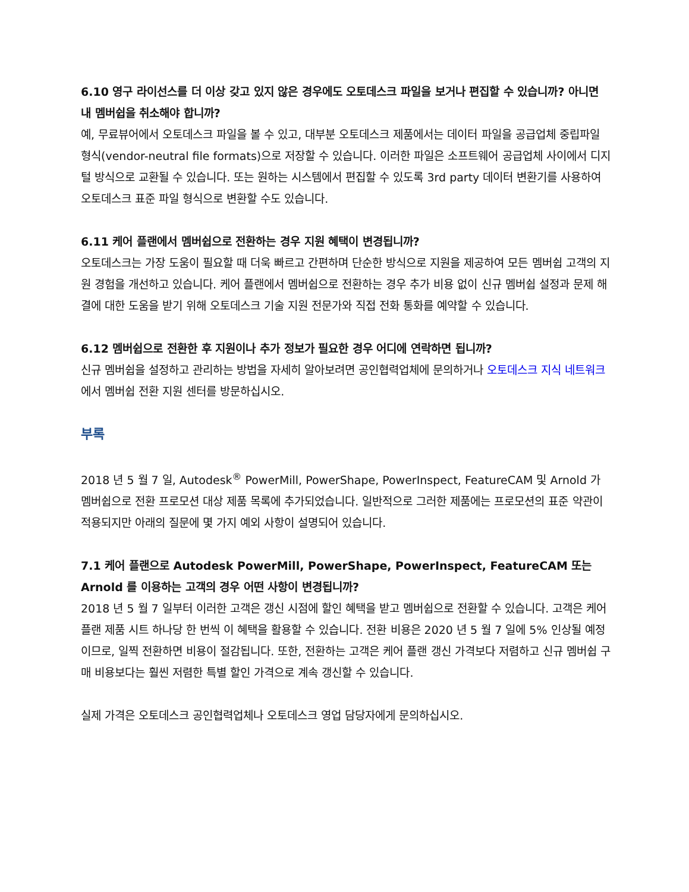6.10 영구 라이선스를 더 이상 갖고 있지 않은 경우에도 오토데스크 파일을 보거나 편집할 수 있습니까? 아니면 내 멤버쉽을 취소해야 합니까?
예, 무료뷰어에서 오토데스크 파일을 볼 수 있고, 대부분 오토데스크 제품에서는 데이터 파일을 공급업체 중립파일 형식(vendor-neutral file formats)으로 저장할 수 있습니다. 이러한 파일은 소프트웨어 공급업체 사이에서 디지털 방식으로 교환될 수 있습니다. 또는 원하는 시스템에서 편집할 수 있도록 3rd party 데이터 변환기를 사용하여 오토데스크 표준 파일 형식으로 변환할 수도 있습니다.
6.11 케어 플랜에서 멤버쉽으로 전환하는 경우 지원 혜택이 변경됩니까?
오토데스크는 가장 도움이 필요할 때 더욱 빠르고 간편하며 단순한 방식으로 지원을 제공하여 모든 멤버쉽 고객의 지원 경험을 개선하고 있습니다. 케어 플랜에서 멤버쉽으로 전환하는 경우 추가 비용 없이 신규 멤버쉽 설정과 문제 해결에 대한 도움을 받기 위해 오토데스크 기술 지원 전문가와 직접 전화 통화를 예약할 수 있습니다.
6.12 멤버쉽으로 전환한 후 지원이나 추가 정보가 필요한 경우 어디에 연락하면 됩니까?
신규 멤버쉽을 설정하고 관리하는 방법을 자세히 알아보려면 공인협력업체에 문의하거나 오토데스크 지식 네트워크에서 멤버쉽 전환 지원 센터를 방문하십시오.
부록
2018 년 5 월 7 일, Autodesk<sup>®</sup> PowerMill, PowerShape, PowerInspect, FeatureCAM 및 Arnold 가 멤버쉽으로 전환 프로모션 대상 제품 목록에 추가되었습니다. 일반적으로 그러한 제품에는 프로모션의 표준 약관이 적용되지만 아래의 질문에 몇 가지 예외 사항이 설명되어 있습니다.
7.1 케어 플랜으로 Autodesk PowerMill, PowerShape, PowerInspect, FeatureCAM 또는 Arnold 를 이용하는 고객의 경우 어떤 사항이 변경됩니까?
2018 년 5 월 7 일부터 이러한 고객은 갱신 시점에 할인 혜택을 받고 멤버쉽으로 전환할 수 있습니다. 고객은 케어 플랜 제품 시트 하나당 한 번씩 이 혜택을 활용할 수 있습니다. 전환 비용은 2020 년 5 월 7 일에 5% 인상될 예정이므로, 일찍 전환하면 비용이 절감됩니다. 또한, 전환하는 고객은 케어 플랜 갱신 가격보다 저렴하고 신규 멤버쉽 구매 비용보다는 훨씬 저렴한 특별 할인 가격으로 계속 갱신할 수 있습니다.
실제 가격은 오토데스크 공인협력업체나 오토데스크 영업 담당자에게 문의하십시오.